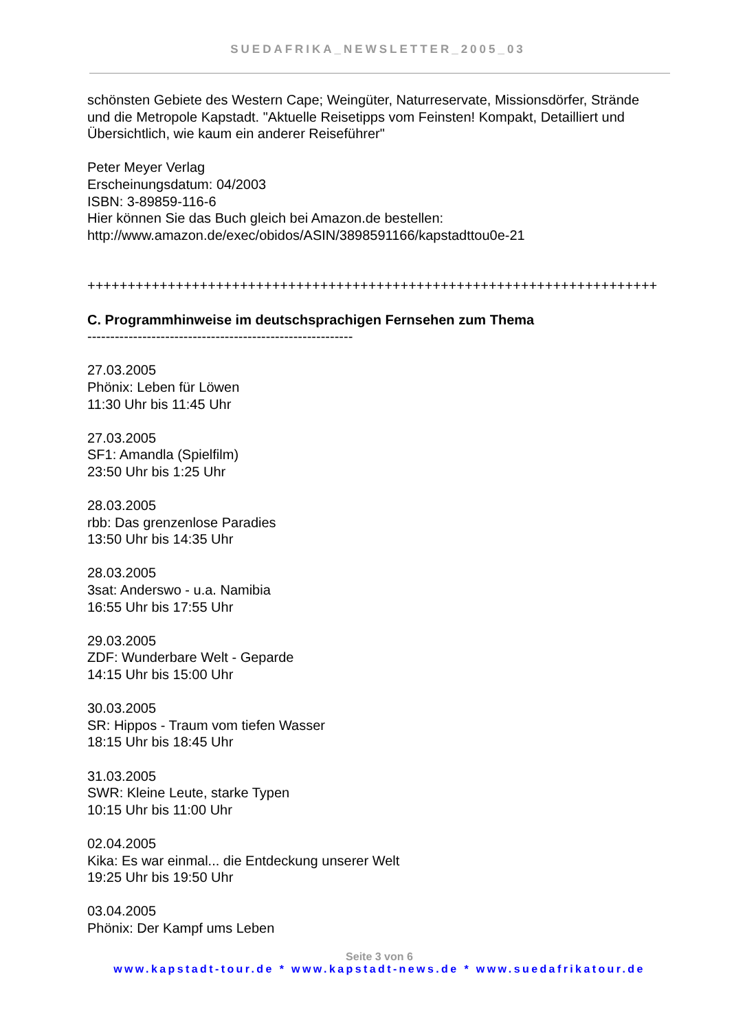SUEDAFRIKA_NEWSLETTER_2005_03
schönsten Gebiete des Western Cape; Weingüter, Naturreservate, Missionsdörfer, Strände und die Metropole Kapstadt. "Aktuelle Reisetipps vom Feinsten! Kompakt, Detailliert und Übersichtlich, wie kaum ein anderer Reiseführer"
Peter Meyer Verlag
Erscheinungsdatum: 04/2003
ISBN: 3-89859-116-6
Hier können Sie das Buch gleich bei Amazon.de bestellen:
http://www.amazon.de/exec/obidos/ASIN/3898591166/kapstadttou0e-21
+++++++++++++++++++++++++++++++++++++++++++++++++++++++++++++++++++++++
C. Programmhinweise im deutschsprachigen Fernsehen zum Thema
----------------------------------------------------------
27.03.2005
Phönix: Leben für Löwen
11:30 Uhr bis 11:45 Uhr
27.03.2005
SF1: Amandla (Spielfilm)
23:50 Uhr bis 1:25 Uhr
28.03.2005
rbb: Das grenzenlose Paradies
13:50 Uhr bis 14:35 Uhr
28.03.2005
3sat: Anderswo - u.a. Namibia
16:55 Uhr bis 17:55 Uhr
29.03.2005
ZDF: Wunderbare Welt - Geparde
14:15 Uhr bis 15:00 Uhr
30.03.2005
SR: Hippos - Traum vom tiefen Wasser
18:15 Uhr bis 18:45 Uhr
31.03.2005
SWR: Kleine Leute, starke Typen
10:15 Uhr bis 11:00 Uhr
02.04.2005
Kika: Es war einmal... die Entdeckung unserer Welt
19:25 Uhr bis 19:50 Uhr
03.04.2005
Phönix: Der Kampf ums Leben
Seite 3 von 6
www.kapstadt-tour.de * www.kapstadt-news.de * www.suedafrikatour.de